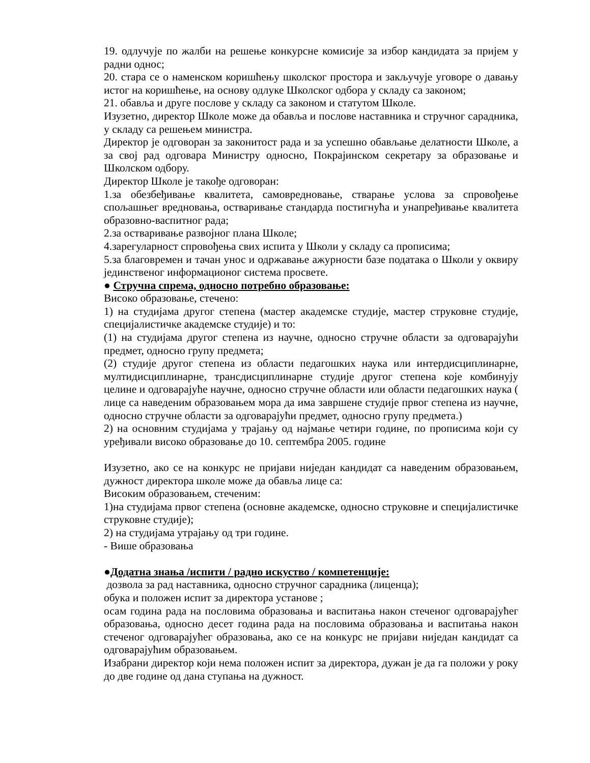19. одлучује по жалби на решење конкурсне комисије за избор кандидата за пријем у радни однос;
20. стара се о наменском коришћењу школског простора и закључује уговоре о давању истог на коришћење, на основу одлуке Школског одбора у складу са законом;
21. обавља и друге послове у складу са законом и статутом Школе.
Изузетно, директор Школе може да обавља и послове наставника и стручног сарадника, у складу са решењем министра.
Директор је одговоран за законитост рада и за успешно обављање делатности Школе, а за свој рад одговара Министру односно, Покрајинском секретару за образовање и Школском одбору.
Директор Школе је такође одговоран:
1.за обезбеђивање квалитета, самовредновање, стварање услова за спровођење спољашњег вредновања, остваривање стандарда постигнућа и унапређивање квалитета образовно-васпитног рада;
2.за остваривање развојног плана Школе;
4.зарегуларност спровођења свих испита у Школи у складу са прописима;
5.за благовремен и тачан унос и одржавање ажурности базе података о Школи у оквиру јединственог информационог система просвете.
● Стручна спрема, односно потребно образовање:
Високо образовање, стечено:
1) на студијама другог степена (мастер академске студије, мастер струковне студије, специјалистичке академске студије) и то:
(1) на студијама другог степена из научне, односно стручне области за одговарајући предмет, односно групу предмета;
(2) студије другог степена из области педагошких наука или интердисциплинарне, мултидисциплинарне, трансдисциплинарне студије другог степена које комбинују целине и одговарајуће научне, односно стручне области или области педагошких наука ( лице са наведеним образовањем мора да има завршене студије првог степена из научне, односно стручне области за одговарајући предмет, односно групу предмета.)
2) на основним студијама у трајању од најмање четири године, по прописима који су уређивали високо образовање до 10. септембра 2005. године
Изузетно, ако се на конкурс не пријави ниједан кандидат са наведеним образовањем, дужност директора школе може да обавља лице са:
Високим образовањем, стеченим:
1)на студијама првог степена (основне академске, односно струковне и специјалистичке струковне студије);
2) на студијама утрајању од три године.
- Више образовања
●Додатна знања /испити / радно искуство / компетенције:
дозвола за рад наставника, односно стручног сарадника (лиценца);
обука и положен испит за директора установе ;
осам година рада на пословима образовања и васпитања након стеченог одговарајућег образовања, односно десет година рада на пословима образовања и васпитања након стеченог одговарајућег образовања, ако се на конкурс не пријави ниједан кандидат са одговарајућим образовањем.
Изабрани директор који нема положен испит за директора, дужан је да га положи у року до две године од дана ступања на дужност.